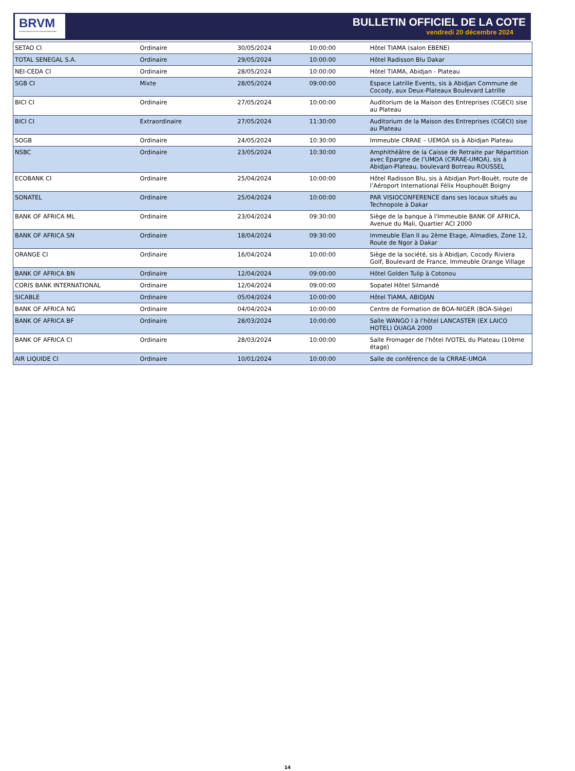BRVM
BOURSE REGIONALE DES VALEURS MOBILIERES
BULLETIN OFFICIEL DE LA COTE
vendredi 20 décembre 2024
| SETAO CI | Ordinaire | 30/05/2024 | 10:00:00 | Hôtel TIAMA (salon EBENE) |
| TOTAL SENEGAL S.A. | Ordinaire | 29/05/2024 | 10:00:00 | Hôtel Radisson Blu Dakar |
| NEI-CEDA CI | Ordinaire | 28/05/2024 | 10:00:00 | Hôtel TIAMA, Abidjan - Plateau |
| SGB CI | Mixte | 28/05/2024 | 09:00:00 | Espace Latrille Events, sis à Abidjan Commune de Cocody, aux Deux-Plateaux Boulevard Latrille |
| BICI CI | Ordinaire | 27/05/2024 | 10:00:00 | Auditorium de la Maison des Entreprises (CGECI) sise au Plateau |
| BICI CI | Extraordinaire | 27/05/2024 | 11:30:00 | Auditorium de la Maison des Entreprises (CGECI) sise au Plateau |
| SOGB | Ordinaire | 24/05/2024 | 10:30:00 | Immeuble CRRAE – UEMOA sis à Abidjan Plateau |
| NSBC | Ordinaire | 23/05/2024 | 10:30:00 | Amphithéâtre de la Caisse de Retraite par Répartition avec Epargne de l’UMOA (CRRAE-UMOA), sis à Abidjan-Plateau, boulevard Botreau ROUSSEL |
| ECOBANK CI | Ordinaire | 25/04/2024 | 10:00:00 | Hôtel Radisson Blu, sis à Abidjan Port-Bouët, route de l’Aéroport International Félix Houphouët Boigny |
| SONATEL | Ordinaire | 25/04/2024 | 10:00:00 | PAR VISIOCONFERENCE dans ses locaux situés au Technopole à Dakar |
| BANK OF AFRICA ML | Ordinaire | 23/04/2024 | 09:30:00 | Siège de la banque à l'Immeuble BANK OF AFRICA, Avenue du Mali, Quartier ACI 2000 |
| BANK OF AFRICA SN | Ordinaire | 18/04/2024 | 09:30:00 | Immeuble Elan II au 2ème Etage, Almadies, Zone 12, Route de Ngor à Dakar |
| ORANGE CI | Ordinaire | 16/04/2024 | 10:00:00 | Siège de la société, sis à Abidjan, Cocody Riviera Golf, Boulevard de France, Immeuble Orange Village |
| BANK OF AFRICA BN | Ordinaire | 12/04/2024 | 09:00:00 | Hôtel Golden Tulip à Cotonou |
| CORIS BANK INTERNATIONAL | Ordinaire | 12/04/2024 | 09:00:00 | Sopatel Hôtel Silmandé |
| SICABLE | Ordinaire | 05/04/2024 | 10:00:00 | Hôtel TIAMA, ABIDJAN |
| BANK OF AFRICA NG | Ordinaire | 04/04/2024 | 10:00:00 | Centre de Formation de BOA-NIGER (BOA-Siège) |
| BANK OF AFRICA BF | Ordinaire | 28/03/2024 | 10:00:00 | Salle WANGO I à l'hôtel LANCASTER (EX LAICO HOTEL) OUAGA 2000 |
| BANK OF AFRICA CI | Ordinaire | 28/03/2024 | 10:00:00 | Salle Fromager de l'hôtel IVOTEL du Plateau (10ème étage) |
| AIR LIQUIDE CI | Ordinaire | 10/01/2024 | 10:00:00 | Salle de conférence de la CRRAE-UMOA |
14